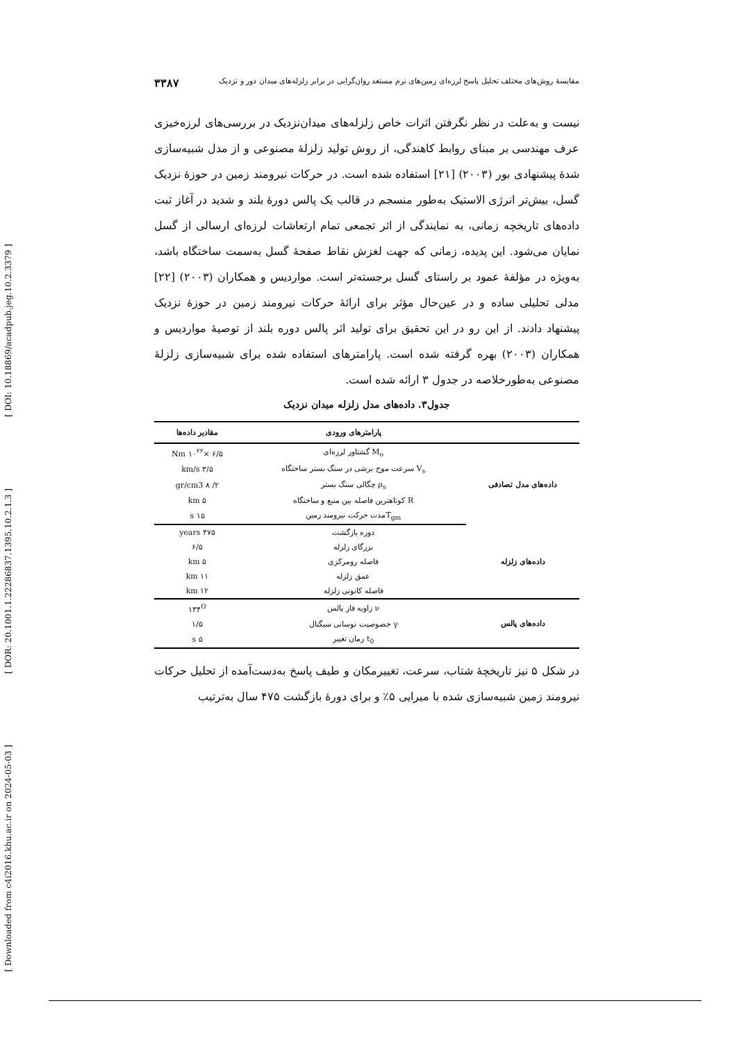[ DOI: 10.18869/acadpub.jeg.10.2.3379 ]
[ DOR: 20.1001.1.22286837.1395.10.2.1.3 ]
[ Downloaded from c4i2016.khu.ac.ir on 2024-05-03 ]
مقایسهٔ روش‌های مختلف تحلیل پاسخ لرزه‌ای زمین‌های نرم مستعد روان‌گرایی در برابر زلزله‌های میدان دور و نزدیک ۳۳۸۷
نیست و به‌علت در نظر نگرفتن اثرات خاص زلزله‌های میدان‌نزدیک در بررسی‌های لرزه‌خیزی عرف مهندسی بر مبنای روابط کاهندگی، از روش تولید زلزلهٔ مصنوعی و از مدل شبیه‌سازی شدهٔ پیشنهادی بور (۲۰۰۳) [۲۱] استفاده شده است. در حرکات نیرومند زمین در حوزهٔ نزدیک گسل، بیش‌تر انرژی الاستیک به‌طور منسجم در قالب یک پالس دورهٔ بلند و شدید در آغاز ثبت داده‌های تاریخچه زمانی، به نمایندگی از اثر تجمعی تمام ارتعاشات لرزه‌ای ارسالی از گسل نمایان می‌شود. این پدیده، زمانی که جهت لغزش نقاط صفحهٔ گسل به‌سمت ساختگاه باشد، به‌ویژه در مؤلفهٔ عمود بر راستای گسل برجسته‌تر است. مواردیس و همکاران (۲۰۰۳) [۲۲] مدلی تحلیلی ساده و در عین‌حال مؤثر برای ارائهٔ حرکات نیرومند زمین در حوزهٔ نزدیک پیشنهاد دادند. از این رو در این تحقیق برای تولید اثر پالس دوره بلند از توصیهٔ مواردیس و همکاران (۲۰۰۳) بهره گرفته شده است. پارامترهای استفاده شده برای شبیه‌سازی زلزلهٔ مصنوعی به‌طورخلاصه در جدول ۳ ارائه شده است.
جدول۳. داده‌های مدل زلزله میدان نزدیک
| | پارامترهای ورودی | مقادیر داده‌ها |
| --- | --- | --- |
| داده‌های مدل تصادفی | M<sub>o</sub> گشتاور لرزه‌ای | ۶/۵ ×۱۰<sup>۲۲</sup> Nm |
| | V<sub>s</sub> سرعت موج برشی در سنگ بستر ساختگاه | ۳/۵ km/s |
| | ρ<sub>s</sub> چگالی سنگ بستر | ۲/ ۸ gr/cm3 |
| | R کوتاهترین فاصله بین منبع و ساختگاه | ۵ km |
| | T<sub>gm</sub>مدت حرکت نیرومند زمین | ۱۵ s |
| داده‌های زلزله | دوره بازگشت | ۴۷۵ years |
| | بزرگای زلزله | ۶/۵ |
| | فاصله رومرکزی | ۵ km |
| | عمق زلزله | ۱۱ km |
| | فاصله کانونی زلزله | ۱۲ km |
| داده‌های پالس | ν زاویه فاز پالس | ۱۳۴<sup>O</sup> |
| | γ خصوصیت نوسانی سیگنال | ۱/۵ |
| | t<sub>0</sub> زمان تغییر | ۵ s |
در شکل ۵ نیز تاریخچهٔ شتاب، سرعت، تغییرمکان و طیف پاسخ به‌دست‌آمده از تحلیل حرکات نیرومند زمین شبیه‌سازی شده با میرایی ۵٪ و برای دورهٔ بازگشت ۴۷۵ سال به‌ترتیب